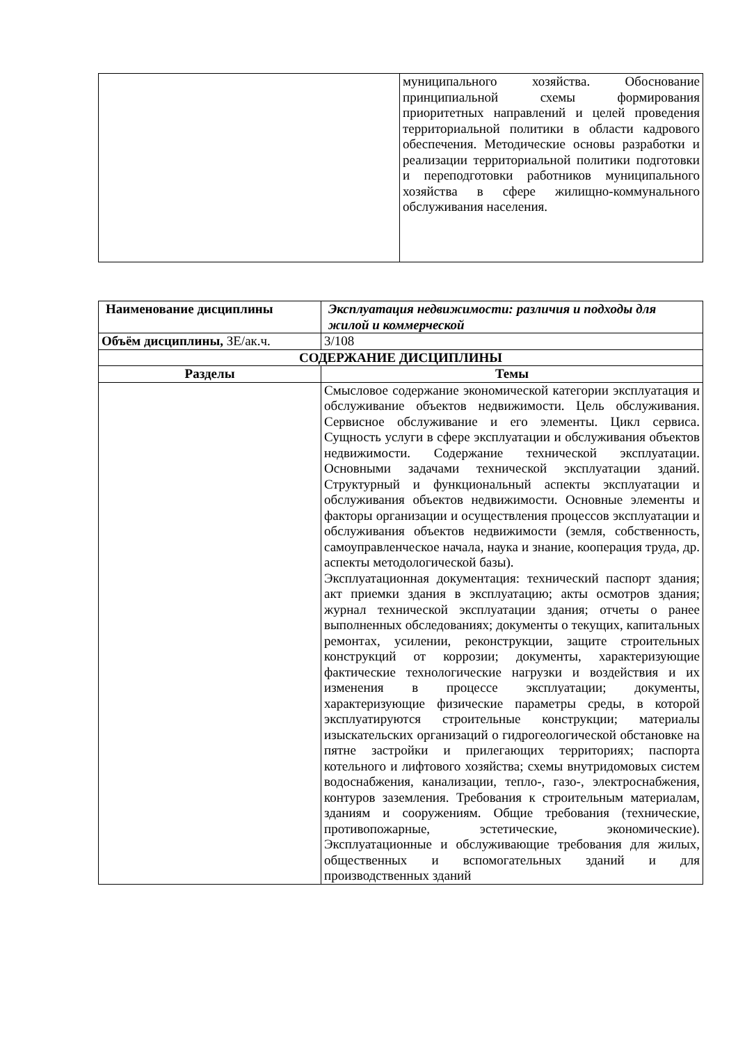| | муниципального хозяйства. Обоснование принципиальной схемы формирования приоритетных направлений и целей проведения территориальной политики в области кадрового обеспечения. Методические основы разработки и реализации территориальной политики подготовки и переподготовки работников муниципального хозяйства в сфере жилищно-коммунального обслуживания населения. |
| Наименование дисциплины | Эксплуатация недвижимости: различия и подходы для жилой и коммерческой |
| Объём дисциплины, ЗЕ/ак.ч. | 3/108 |
| СОДЕРЖАНИЕ ДИСЦИПЛИНЫ | |
| Разделы | Темы |
| | Смысловое содержание экономической категории эксплуатация и обслуживание объектов недвижимости. Цель обслуживания. Сервисное обслуживание и его элементы. Цикл сервиса. Сущность услуги в сфере эксплуатации и обслуживания объектов недвижимости. Содержание технической эксплуатации. Основными задачами технической эксплуатации зданий. Структурный и функциональный аспекты эксплуатации и обслуживания объектов недвижимости. Основные элементы и факторы организации и осуществления процессов эксплуатации и обслуживания объектов недвижимости (земля, собственность, самоуправленческое начала, наука и знание, кооперация труда, др. аспекты методологической базы). Эксплуатационная документация: технический паспорт здания; акт приемки здания в эксплуатацию; акты осмотров здания; журнал технической эксплуатации здания; отчеты о ранее выполненных обследованиях; документы о текущих, капитальных ремонтах, усилении, реконструкции, защите строительных конструкций от коррозии; документы, характеризующие фактические технологические нагрузки и воздействия и их изменения в процессе эксплуатации; документы, характеризующие физические параметры среды, в которой эксплуатируются строительные конструкции; материалы изыскательских организаций о гидрогеологической обстановке на пятне застройки и прилегающих территориях; паспорта котельного и лифтового хозяйства; схемы внутридомовых систем водоснабжения, канализации, тепло-, газо-, электроснабжения, контуров заземления. Требования к строительным материалам, зданиям и сооружениям. Общие требования (технические, противопожарные, эстетические, экономические). Эксплуатационные и обслуживающие требования для жилых, общественных и вспомогательных зданий и для производственных зданий |